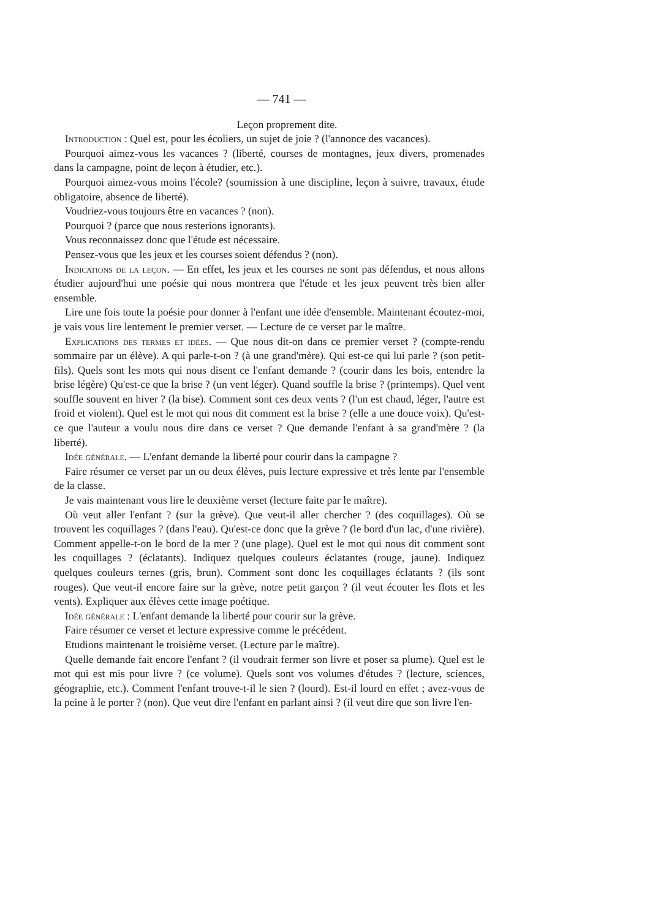— 741 —
Leçon proprement dite.
Introduction : Quel est, pour les écoliers, un sujet de joie ? (l'annonce des vacances).
Pourquoi aimez-vous les vacances ? (liberté, courses de montagnes, jeux divers, promenades dans la campagne, point de leçon à étudier, etc.).
Pourquoi aimez-vous moins l'école? (soumission à une discipline, leçon à suivre, travaux, étude obligatoire, absence de liberté).
Voudriez-vous toujours être en vacances ? (non).
Pourquoi ? (parce que nous resterions ignorants).
Vous reconnaissez donc que l'étude est nécessaire.
Pensez-vous que les jeux et les courses soient défendus ? (non).
Indications de la leçon. — En effet, les jeux et les courses ne sont pas défendus, et nous allons étudier aujourd'hui une poésie qui nous montrera que l'étude et les jeux peuvent très bien aller ensemble.
Lire une fois toute la poésie pour donner à l'enfant une idée d'ensemble. Maintenant écoutez-moi, je vais vous lire lentement le premier verset. — Lecture de ce verset par le maître.
Explications des termes et idées. — Que nous dit-on dans ce premier verset ? (compte-rendu sommaire par un élève). A qui parle-t-on ? (à une grand'mère). Qui est-ce qui lui parle ? (son petit-fils). Quels sont les mots qui nous disent ce l'enfant demande ? (courir dans les bois, entendre la brise légère) Qu'est-ce que la brise ? (un vent léger). Quand souffle la brise ? (printemps). Quel vent souffle souvent en hiver ? (la bise). Comment sont ces deux vents ? (l'un est chaud, léger, l'autre est froid et violent). Quel est le mot qui nous dit comment est la brise ? (elle a une douce voix). Qu'est-ce que l'auteur a voulu nous dire dans ce verset ? Que demande l'enfant à sa grand'mère ? (la liberté).
Idée générale. — L'enfant demande la liberté pour courir dans la campagne ?
Faire résumer ce verset par un ou deux élèves, puis lecture expressive et très lente par l'ensemble de la classe.
Je vais maintenant vous lire le deuxième verset (lecture faite par le maître).
Où veut aller l'enfant ? (sur la grève). Que veut-il aller chercher ? (des coquillages). Où se trouvent les coquillages ? (dans l'eau). Qu'est-ce donc que la grève ? (le bord d'un lac, d'une rivière). Comment appelle-t-on le bord de la mer ? (une plage). Quel est le mot qui nous dit comment sont les coquillages ? (éclatants). Indiquez quelques couleurs éclatantes (rouge, jaune). Indiquez quelques couleurs ternes (gris, brun). Comment sont donc les coquillages éclatants ? (ils sont rouges). Que veut-il encore faire sur la grève, notre petit garçon ? (il veut écouter les flots et les vents). Expliquer aux élèves cette image poétique.
Idée générale : L'enfant demande la liberté pour courir sur la grève.
Faire résumer ce verset et lecture expressive comme le précédent.
Etudions maintenant le troisième verset. (Lecture par le maître).
Quelle demande fait encore l'enfant ? (il voudrait fermer son livre et poser sa plume). Quel est le mot qui est mis pour livre ? (ce volume). Quels sont vos volumes d'études ? (lecture, sciences, géographie, etc.). Comment l'enfant trouve-t-il le sien ? (lourd). Est-il lourd en effet ; avez-vous de la peine à le porter ? (non). Que veut dire l'enfant en parlant ainsi ? (il veut dire que son livre l'en-